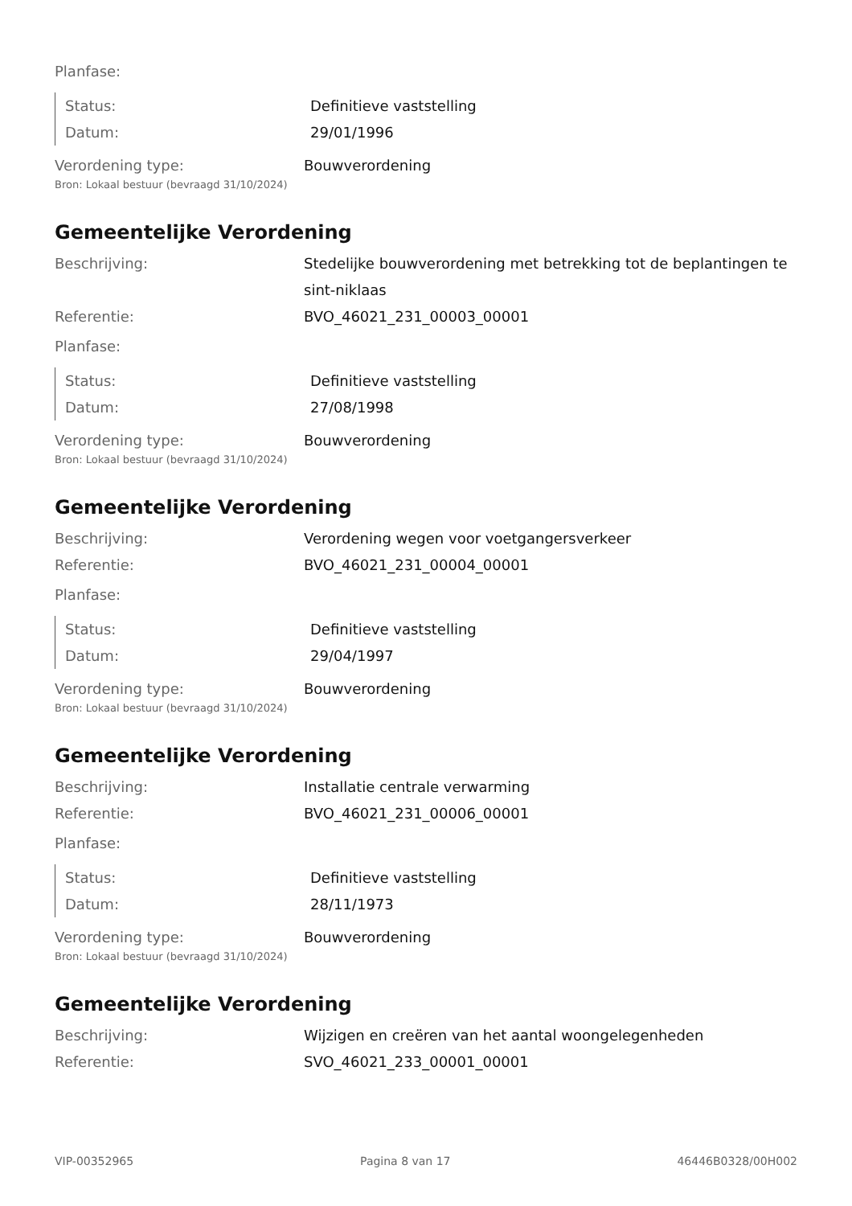Planfase:
Status: Definitieve vaststelling
Datum: 29/01/1996
Verordening type: Bouwverordening
Bron: Lokaal bestuur (bevraagd 31/10/2024)
Gemeentelijke Verordening
Beschrijving: Stedelijke bouwverordening met betrekking tot de beplantingen te sint-niklaas
Referentie: BVO_46021_231_00003_00001
Planfase:
Status: Definitieve vaststelling
Datum: 27/08/1998
Verordening type: Bouwverordening
Bron: Lokaal bestuur (bevraagd 31/10/2024)
Gemeentelijke Verordening
Beschrijving: Verordening wegen voor voetgangersverkeer
Referentie: BVO_46021_231_00004_00001
Planfase:
Status: Definitieve vaststelling
Datum: 29/04/1997
Verordening type: Bouwverordening
Bron: Lokaal bestuur (bevraagd 31/10/2024)
Gemeentelijke Verordening
Beschrijving: Installatie centrale verwarming
Referentie: BVO_46021_231_00006_00001
Planfase:
Status: Definitieve vaststelling
Datum: 28/11/1973
Verordening type: Bouwverordening
Bron: Lokaal bestuur (bevraagd 31/10/2024)
Gemeentelijke Verordening
Beschrijving: Wijzigen en creëren van het aantal woongelegenheden
Referentie: SVO_46021_233_00001_00001
VIP-00352965 Pagina 8 van 17 46446B0328/00H002